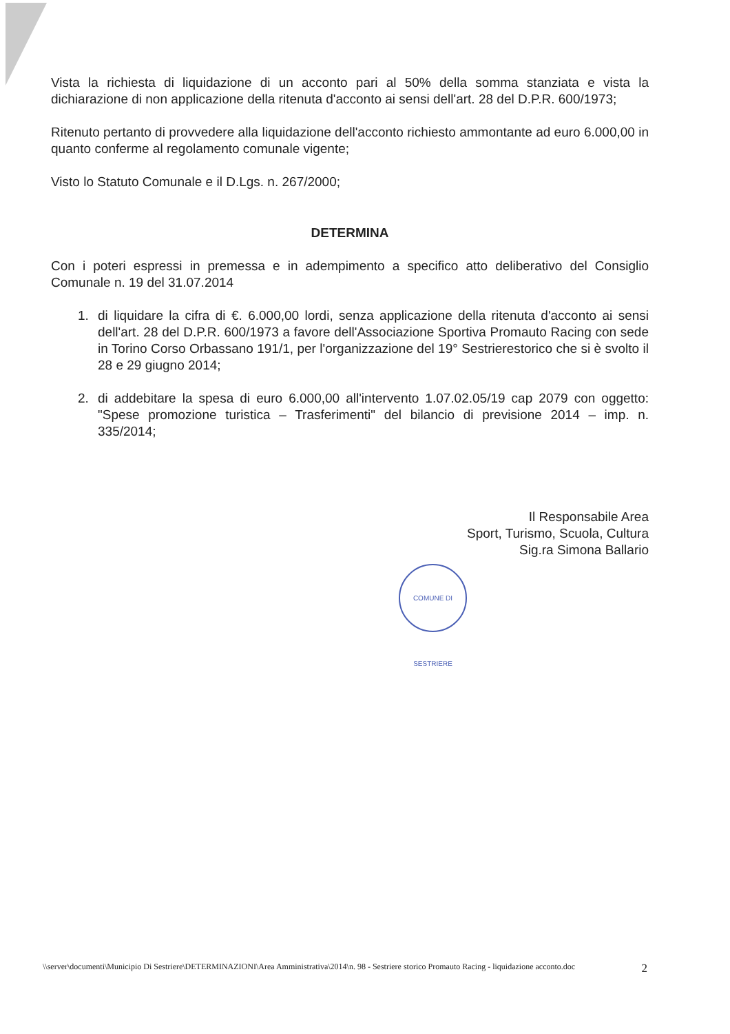Vista la richiesta di liquidazione di un acconto pari al 50% della somma stanziata e vista la dichiarazione di non applicazione della ritenuta d'acconto ai sensi dell'art. 28 del D.P.R. 600/1973;
Ritenuto pertanto di provvedere alla liquidazione dell'acconto richiesto ammontante ad euro 6.000,00 in quanto conferme al regolamento comunale vigente;
Visto lo Statuto Comunale e il D.Lgs. n. 267/2000;
DETERMINA
Con i poteri espressi in premessa e in adempimento a specifico atto deliberativo del Consiglio Comunale n. 19 del 31.07.2014
1. di liquidare la cifra di €. 6.000,00 lordi, senza applicazione della ritenuta d'acconto ai sensi dell'art. 28 del D.P.R. 600/1973 a favore dell'Associazione Sportiva Promauto Racing con sede in Torino Corso Orbassano 191/1, per l'organizzazione del 19° Sestrierestorico che si è svolto il 28 e 29 giugno 2014;
2. di addebitare la spesa di euro 6.000,00 all'intervento 1.07.02.05/19 cap 2079 con oggetto: "Spese promozione turistica – Trasferimenti" del bilancio di previsione 2014 – imp. n. 335/2014;
Il Responsabile Area
Sport, Turismo, Scuola, Cultura
Sig.ra Simona Ballario
COMUNE DI SESTRIERE
\\server\documenti\Municipio Di Sestriere\DETERMINAZIONI\Area Amministrativa\2014\n. 98 - Sestriere storico Promauto Racing - liquidazione acconto.doc 2